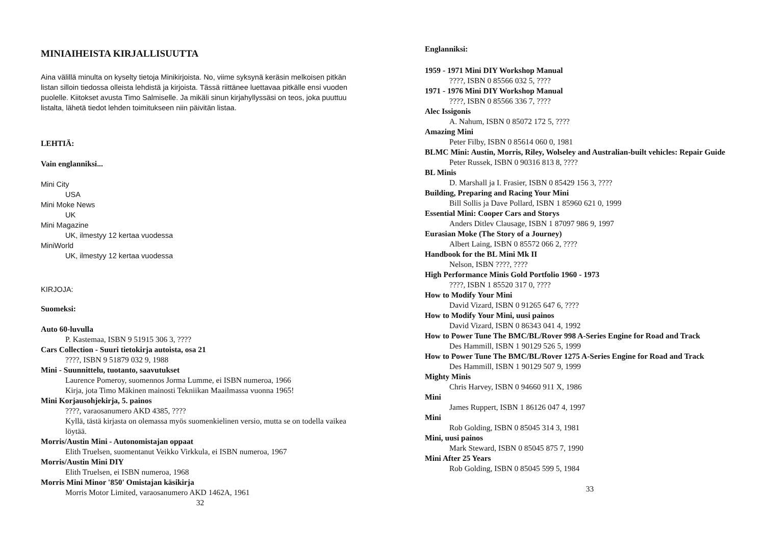MINIAIHEISTA KIRJALLISUUTTA
Aina välillä minulta on kyselty tietoja Minikirjoista. No, viime syksynä keräsin melkoisen pitkän listan silloin tiedossa olleista lehdistä ja kirjoista. Tässä riittänee luettavaa pitkälle ensi vuoden puolelle. Kiitokset avusta Timo Salmiselle. Ja mikäli sinun kirjahyllyssäsi on teos, joka puuttuu listalta, lähetä tiedot lehden toimitukseen niin päivitän listaa.
LEHTIÄ:
Vain englanniksi...
Mini City
USA
Mini Moke News
UK
Mini Magazine
UK, ilmestyy 12 kertaa vuodessa
MiniWorld
UK, ilmestyy 12 kertaa vuodessa
KIRJOJA:
Suomeksi:
Auto 60-luvulla
P. Kastemaa, ISBN 9 51915 306 3, ????
Cars Collection - Suuri tietokirja autoista, osa 21
????, ISBN 9 51879 032 9, 1988
Mini - Suunnittelu, tuotanto, saavutukset
Laurence Pomeroy, suomennos Jorma Lumme, ei ISBN numeroa, 1966
Kirja, jota Timo Mäkinen mainosti Tekniikan Maailmassa vuonna 1965!
Mini Korjausohjekirja, 5. painos
????, varaosanumero AKD 4385, ????
Kyllä, tästä kirjasta on olemassa myös suomenkielinen versio, mutta se on todella vaikea löytää.
Morris/Austin Mini - Autonomistajan oppaat
Elith Truelsen, suomentanut Veikko Virkkula, ei ISBN numeroa, 1967
Morris/Austin Mini DIY
Elith Truelsen, ei ISBN numeroa, 1968
Morris Mini Minor '850' Omistajan käsikirja
Morris Motor Limited, varaosanumero AKD 1462A, 1961
32
Englanniksi:
1959 - 1971 Mini DIY Workshop Manual
????, ISBN 0 85566 032 5, ????
1971 - 1976 Mini DIY Workshop Manual
????, ISBN 0 85566 336 7, ????
Alec Issigonis
A. Nahum, ISBN 0 85072 172 5, ????
Amazing Mini
Peter Filby, ISBN 0 85614 060 0, 1981
BLMC Mini: Austin, Morris, Riley, Wolseley and Australian-built vehicles: Repair Guide
Peter Russek, ISBN 0 90316 813 8, ????
BL Minis
D. Marshall ja I. Frasier, ISBN 0 85429 156 3, ????
Building, Preparing and Racing Your Mini
Bill Sollis ja Dave Pollard, ISBN 1 85960 621 0, 1999
Essential Mini: Cooper Cars and Storys
Anders Ditlev Clausage, ISBN 1 87097 986 9, 1997
Eurasian Moke (The Story of a Journey)
Albert Laing, ISBN 0 85572 066 2, ????
Handbook for the BL Mini Mk II
Nelson, ISBN ????, ????
High Performance Minis Gold Portfolio 1960 - 1973
????, ISBN 1 85520 317 0, ????
How to Modify Your Mini
David Vizard, ISBN 0 91265 647 6, ????
How to Modify Your Mini, uusi painos
David Vizard, ISBN 0 86343 041 4, 1992
How to Power Tune The BMC/BL/Rover 998 A-Series Engine for Road and Track
Des Hammill, ISBN 1 90129 526 5, 1999
How to Power Tune The BMC/BL/Rover 1275 A-Series Engine for Road and Track
Des Hammill, ISBN 1 90129 507 9, 1999
Mighty Minis
Chris Harvey, ISBN 0 94660 911 X, 1986
Mini
James Ruppert, ISBN 1 86126 047 4, 1997
Mini
Rob Golding, ISBN 0 85045 314 3, 1981
Mini, uusi painos
Mark Steward, ISBN 0 85045 875 7, 1990
Mini After 25 Years
Rob Golding, ISBN 0 85045 599 5, 1984
33